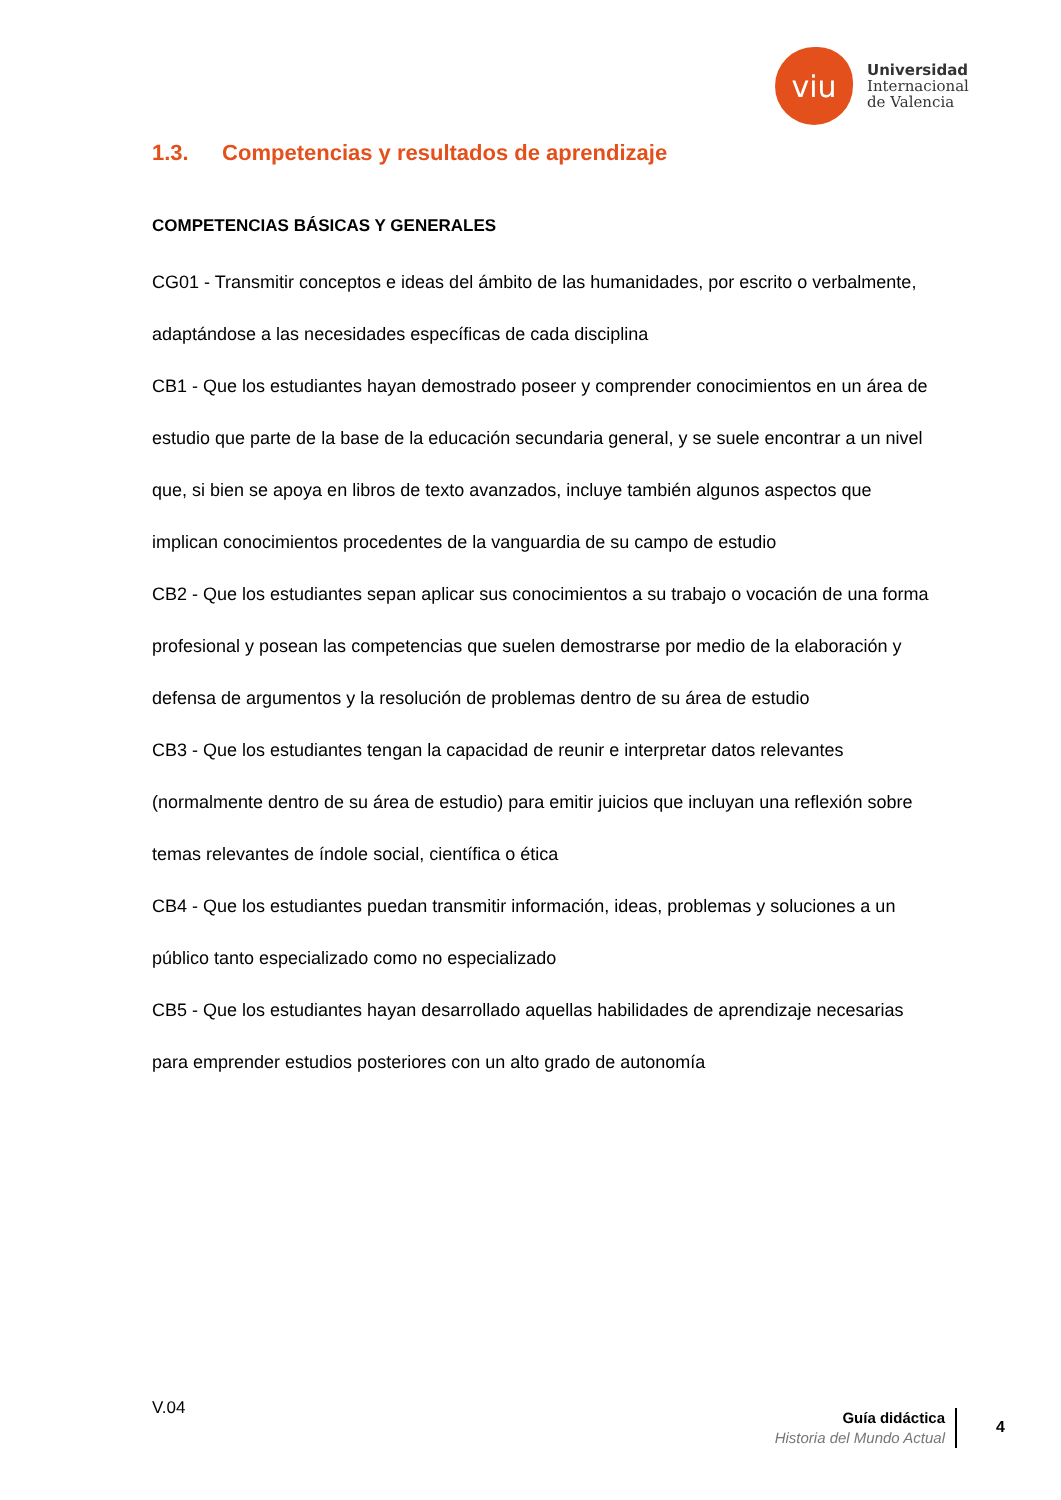viu
Universidad
Internacional
de Valencia
1.3. Competencias y resultados de aprendizaje
COMPETENCIAS BÁSICAS Y GENERALES
CG01 - Transmitir conceptos e ideas del ámbito de las humanidades, por escrito o verbalmente, adaptándose a las necesidades específicas de cada disciplina
CB1 - Que los estudiantes hayan demostrado poseer y comprender conocimientos en un área de estudio que parte de la base de la educación secundaria general, y se suele encontrar a un nivel que, si bien se apoya en libros de texto avanzados, incluye también algunos aspectos que implican conocimientos procedentes de la vanguardia de su campo de estudio
CB2 - Que los estudiantes sepan aplicar sus conocimientos a su trabajo o vocación de una forma profesional y posean las competencias que suelen demostrarse por medio de la elaboración y defensa de argumentos y la resolución de problemas dentro de su área de estudio
CB3 - Que los estudiantes tengan la capacidad de reunir e interpretar datos relevantes (normalmente dentro de su área de estudio) para emitir juicios que incluyan una reflexión sobre temas relevantes de índole social, científica o ética
CB4 - Que los estudiantes puedan transmitir información, ideas, problemas y soluciones a un público tanto especializado como no especializado
CB5 - Que los estudiantes hayan desarrollado aquellas habilidades de aprendizaje necesarias para emprender estudios posteriores con un alto grado de autonomía
V.04
Guía didáctica
Historia del Mundo Actual
4